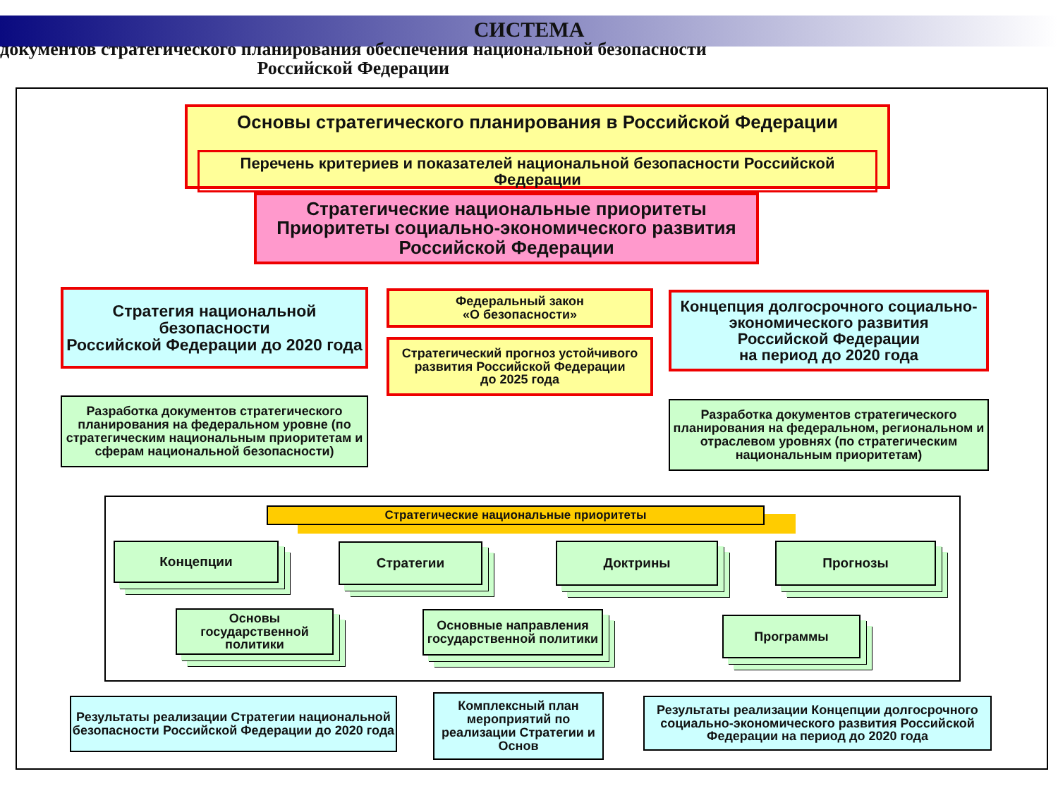СИСТЕМА
документов стратегического планирования обеспечения национальной безопасности
Российской Федерации
Основы стратегического планирования в Российской Федерации
Перечень критериев и показателей национальной безопасности Российской Федерации
Стратегические национальные приоритеты
Приоритеты социально-экономического развития
Российской Федерации
Стратегия национальной безопасности
Российской Федерации до 2020 года
Федеральный закон
«О безопасности»
Стратегический прогноз устойчивого развития Российской Федерации
до 2025 года
Концепция долгосрочного социально-экономического развития
Российской Федерации
на период до 2020 года
Разработка документов стратегического планирования на федеральном уровне (по стратегическим национальным приоритетам и сферам национальной безопасности)
Разработка документов стратегического планирования на федеральном, региональном и отраслевом уровнях (по стратегическим национальным приоритетам)
Стратегические национальные приоритеты
Концепции Стратегии Доктрины Прогнозы
Основы государственной политики
Основные направления государственной политики
Программы
Результаты реализации Стратегии национальной безопасности Российской Федерации до 2020 года
Комплексный план мероприятий по реализации Стратегии и Основ
Результаты реализации Концепции долгосрочного социально-экономического развития Российской Федерации на период до 2020 года